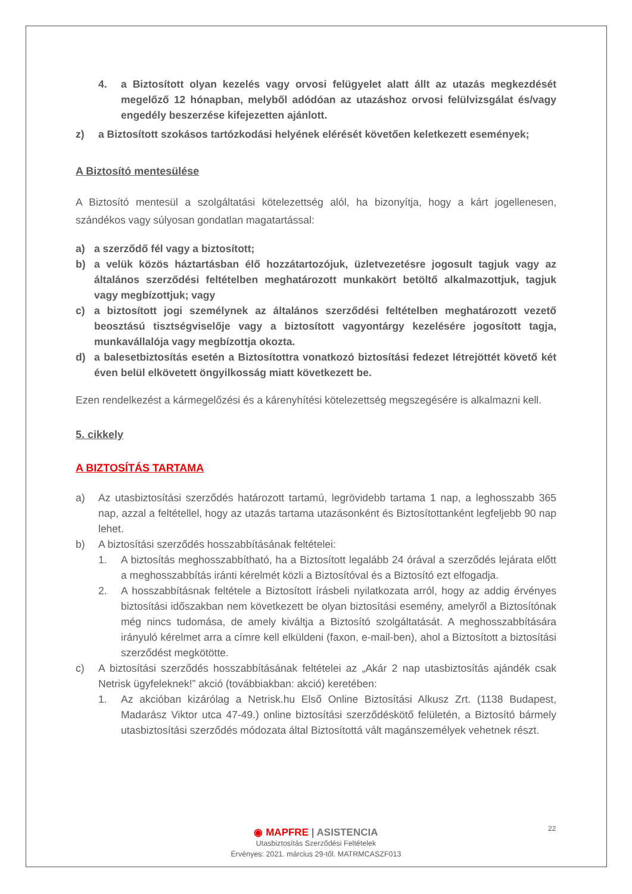4. a Biztosított olyan kezelés vagy orvosi felügyelet alatt állt az utazás megkezdését megelőző 12 hónapban, melyből adódóan az utazáshoz orvosi felülvizsgálat és/vagy engedély beszerzése kifejezetten ajánlott.
z) a Biztosított szokásos tartózkodási helyének elérését követően keletkezett események;
A Biztosító mentesülése
A Biztosító mentesül a szolgáltatási kötelezettség alól, ha bizonyítja, hogy a kárt jogellenesen, szándékos vagy súlyosan gondatlan magatartással:
a) a szerződő fél vagy a biztosított;
b) a velük közös háztartásban élő hozzátartozójuk, üzletvezetésre jogosult tagjuk vagy az általános szerződési feltételben meghatározott munkakört betöltő alkalmazottjuk, tagjuk vagy megbízottjuk; vagy
c) a biztosított jogi személynek az általános szerződési feltételben meghatározott vezető beosztású tisztségviselője vagy a biztosított vagyontárgy kezelésére jogosított tagja, munkavállalója vagy megbízottja okozta.
d) a balesetbiztosítás esetén a Biztosítottra vonatkozó biztosítási fedezet létrejöttét követő két éven belül elkövetett öngyilkosság miatt következett be.
Ezen rendelkezést a kármegelőzési és a kárenyhítési kötelezettség megszegésére is alkalmazni kell.
5. cikkely
A BIZTOSÍTÁS TARTAMA
a) Az utasbiztosítási szerződés határozott tartamú, legrövidebb tartama 1 nap, a leghosszabb 365 nap, azzal a feltétellel, hogy az utazás tartama utazásonként és Biztosítottanként legfeljebb 90 nap lehet.
b) A biztosítási szerződés hosszabbításának feltételei:
1. A biztosítás meghosszabbítható, ha a Biztosított legalább 24 órával a szerződés lejárata előtt a meghosszabbítás iránti kérelmét közli a Biztosítóval és a Biztosító ezt elfogadja.
2. A hosszabbításnak feltétele a Biztosított írásbeli nyilatkozata arról, hogy az addig érvényes biztosítási időszakban nem következett be olyan biztosítási esemény, amelyről a Biztosítónak még nincs tudomása, de amely kiváltja a Biztosító szolgáltatását. A meghosszabbítására irányuló kérelmet arra a címre kell elküldeni (faxon, e-mail-ben), ahol a Biztosított a biztosítási szerződést megkötötte.
c) A biztosítási szerződés hosszabbításának feltételei az „Akár 2 nap utasbiztosítás ajándék csak Netrisk ügyfeleknek!” akció (továbbiakban: akció) keretében:
1. Az akcióban kizárólag a Netrisk.hu Első Online Biztosítási Alkusz Zrt. (1138 Budapest, Madarász Viktor utca 47-49.) online biztosítási szerződéskötő felületén, a Biztosító bármely utasbiztosítási szerződés módozata által Biztosítottá vált magánszemélyek vehetnek részt.
22
◉ MAPFRE | ASISTENCIA
Utasbiztosítás Szerződési Feltételek
Érvényes: 2021. március 29-től. MATRMCASZF013